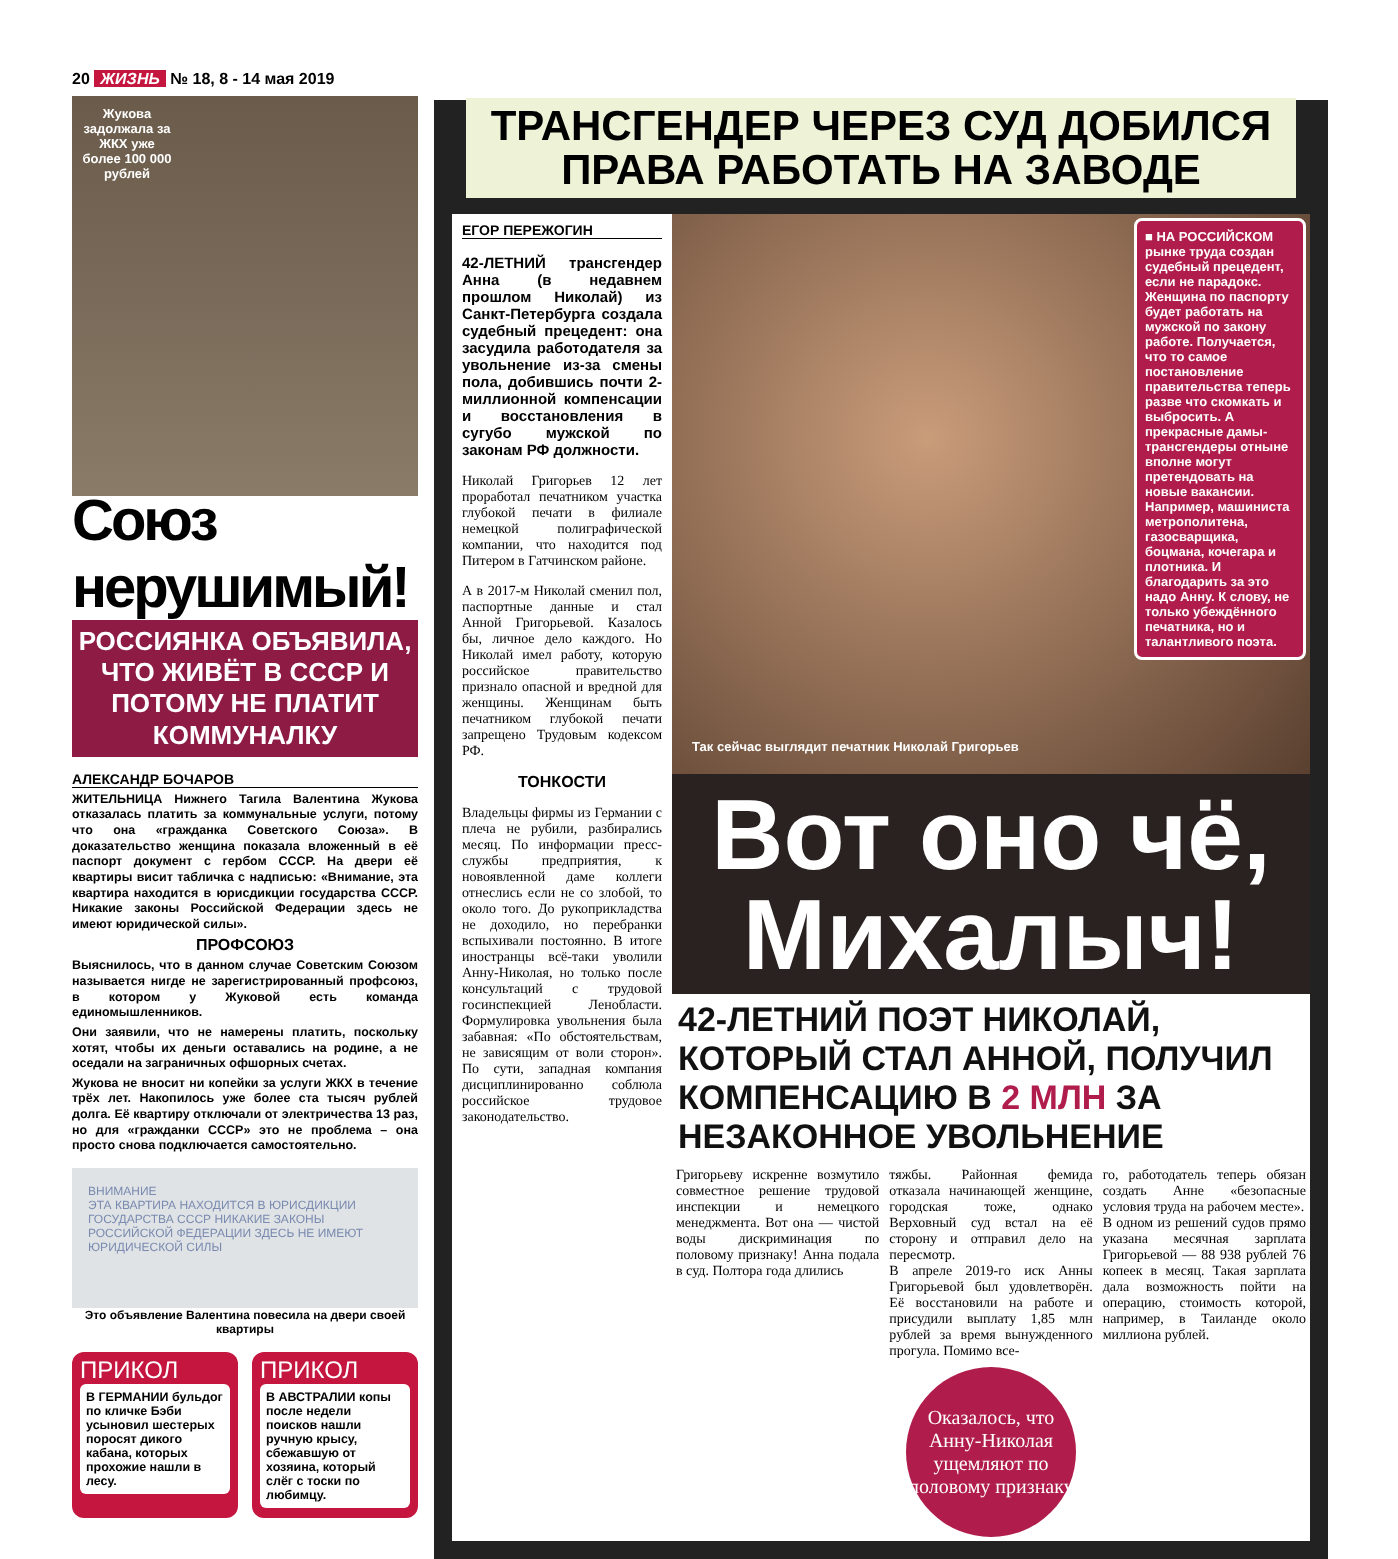20 ЖИЗНЬ № 18, 8 - 14 мая 2019
Жукова задолжала за ЖКХ уже более 100 000 рублей
Союз нерушимый!
РОССИЯНКА ОБЪЯВИЛА, ЧТО ЖИВЁТ В СССР И ПОТОМУ НЕ ПЛАТИТ КОММУНАЛКУ
АЛЕКСАНДР БОЧАРОВ
ЖИТЕЛЬНИЦА Нижнего Тагила Валентина Жукова отказалась платить за коммунальные услуги, потому что она «гражданка Советского Союза». В доказательство женщина показала вложенный в её паспорт документ с гербом СССР. На двери её квартиры висит табличка с надписью: «Внимание, эта квартира находится в юрисдикции государства СССР. Никакие законы Российской Федерации здесь не имеют юридической силы».
ПРОФСОЮЗ
Выяснилось, что в данном случае Советским Союзом называется нигде не зарегистрированный профсоюз, в котором у Жуковой есть команда единомышленников.
Они заявили, что не намерены платить, поскольку хотят, чтобы их деньги оставались на родине, а не оседали на заграничных офшорных счетах.
Жукова не вносит ни копейки за услуги ЖКХ в течение трёх лет. Накопилось уже более ста тысяч рублей долга. Её квартиру отключали от электричества 13 раз, но для «гражданки СССР» это не проблема – она просто снова подключается самостоятельно.
ВНИМАНИЕ
ЭТА КВАРТИРА НАХОДИТСЯ В ЮРИСДИКЦИИ ГОСУДАРСТВА СССР НИКАКИЕ ЗАКОНЫ РОССИЙСКОЙ ФЕДЕРАЦИИ ЗДЕСЬ НЕ ИМЕЮТ ЮРИДИЧЕСКОЙ СИЛЫ
Это объявление Валентина повесила на двери своей квартиры
ПРИКОЛ
В ГЕРМАНИИ бульдог по кличке Бэби усыновил шестерых поросят дикого кабана, которых прохожие нашли в лесу.
ПРИКОЛ
В АВСТРАЛИИ копы после недели поисков нашли ручную крысу, сбежавшую от хозяина, который слёг с тоски по любимцу.
ТРАНСГЕНДЕР ЧЕРЕЗ СУД ДОБИЛСЯ ПРАВА РАБОТАТЬ НА ЗАВОДЕ
ЕГОР ПЕРЕЖОГИН
42-ЛЕТНИЙ трансгендер Анна (в недавнем прошлом Николай) из Санкт-Петербурга создала судебный прецедент: она засудила работодателя за увольнение из-за смены пола, добившись почти 2-миллионной компенсации и восстановления в сугубо мужской по законам РФ должности.
Николай Григорьев 12 лет проработал печатником участка глубокой печати в филиале немецкой полиграфической компании, что находится под Питером в Гатчинском районе.
А в 2017-м Николай сменил пол, паспортные данные и стал Анной Григорьевой. Казалось бы, личное дело каждого. Но Николай имел работу, которую российское правительство признало опасной и вредной для женщины. Женщинам быть печатником глубокой печати запрещено Трудовым кодексом РФ.
ТОНКОСТИ
Владельцы фирмы из Германии с плеча не рубили, разбирались месяц. По информации пресс-службы предприятия, к новоявленной даме коллеги отнеслись если не со злобой, то около того. До рукоприкладства не доходило, но перебранки вспыхивали постоянно. В итоге иностранцы всё-таки уволили Анну-Николая, но только после консультаций с трудовой госинспекцией Ленобласти. Формулировка увольнения была забавная: «По обстоятельствам, не зависящим от воли сторон». По сути, западная компания дисциплинированно соблюла российское трудовое законодательство.
■ НА РОССИЙСКОМ рынке труда создан судебный прецедент, если не парадокс. Женщина по паспорту будет работать на мужской по закону работе. Получается, что то самое постановление правительства теперь разве что скомкать и выбросить. А прекрасные дамы-трансгендеры отныне вполне могут претендовать на новые вакансии. Например, машиниста метрополитена, газосварщика, боцмана, кочегара и плотника. И благодарить за это надо Анну. К слову, не только убеждённого печатника, но и талантливого поэта.
Так сейчас выглядит печатник Николай Григорьев
Вот оно чё, Михалыч!
42-ЛЕТНИЙ ПОЭТ НИКОЛАЙ, КОТОРЫЙ СТАЛ АННОЙ, ПОЛУЧИЛ КОМПЕНСАЦИЮ В 2 МЛН ЗА НЕЗАКОННОЕ УВОЛЬНЕНИЕ
Григорьеву искренне возмутило совместное решение трудовой инспекции и немецкого менеджмента. Вот она — чистой воды дискриминация по половому признаку! Анна подала в суд. Полтора года длились
тяжбы. Районная фемида отказала начинающей женщине, городская тоже, однако Верховный суд встал на её сторону и отправил дело на пересмотр.
В апреле 2019-го иск Анны Григорьевой был удовлетворён. Её восстановили на работе и присудили выплату 1,85 млн рублей за время вынужденного прогула. Помимо все-
го, работодатель теперь обязан создать Анне «безопасные условия труда на рабочем месте».
В одном из решений судов прямо указана месячная зарплата Григорьевой — 88 938 рублей 76 копеек в месяц. Такая зарплата дала возможность пойти на операцию, стоимость которой, например, в Таиланде около миллиона рублей.
Оказалось, что Анну-Николая ущемляют по половому признаку